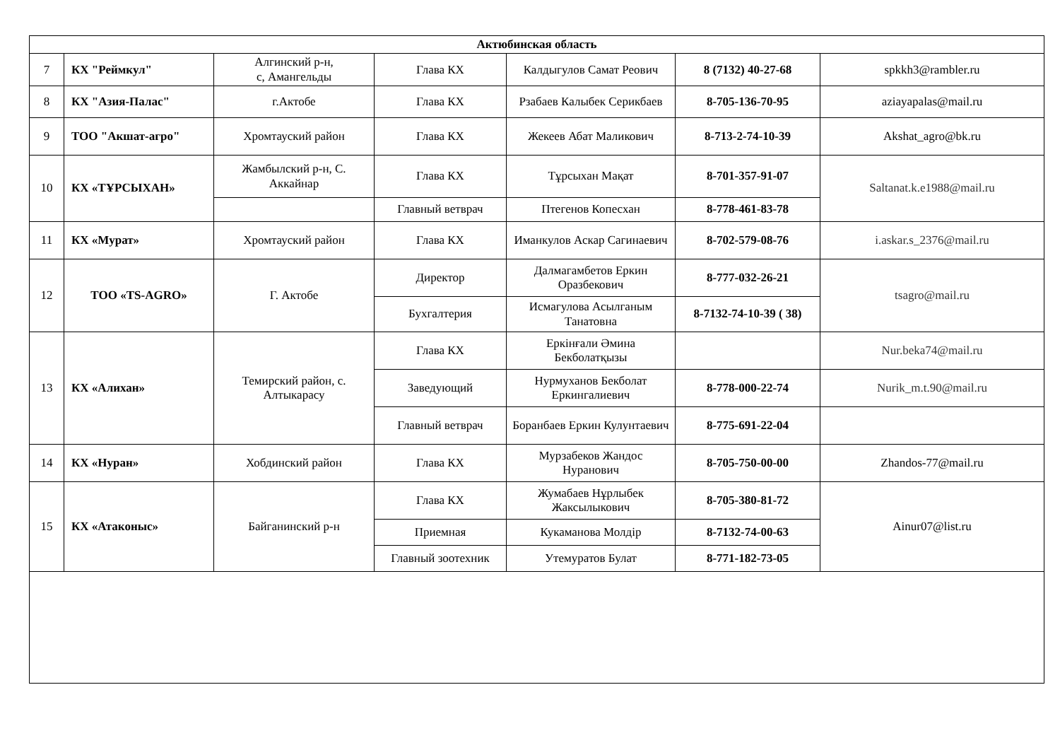| Актюбинская область | | | | | | |
| 7 | КХ "Реймкул" | Алгинский р-н, с, Амангельды | Глава КХ | Калдыгулов Самат Реович | 8 (7132) 40-27-68 | spkkh3@rambler.ru |
| 8 | КХ "Азия-Палас" | г.Актобе | Глава КХ | Рзабаев Калыбек Серикбаев | 8-705-136-70-95 | aziayapalas@mail.ru |
| 9 | ТОО "Акшат-агро" | Хромтауский район | Глава КХ | Жекеев Абат Маликович | 8-713-2-74-10-39 | Akshat_agro@bk.ru |
| 10 | КХ «ТҰРСЫХАН» | Жамбылский р-н, С. Аккайнар | Глава КХ | Тұрсыхан Мақат | 8-701-357-91-07 | Saltanat.k.e1988@mail.ru |
| | | | Главный ветврач | Птегенов Копесхан | 8-778-461-83-78 | |
| 11 | КХ «Мурат» | Хромтауский район | Глава КХ | Иманкулов Аскар Сагинаевич | 8-702-579-08-76 | i.askar.s_2376@mail.ru |
| 12 | ТОО «TS-AGRO» | Г. Актобе | Директор | Далмагамбетов Еркин Оразбекович | 8-777-032-26-21 | tsagro@mail.ru |
| | | | Бухгалтерия | Исмагулова Асылганым Танатовна | 8-7132-74-10-39 ( 38) | |
| 13 | КХ «Алихан» | Темирский район, с. Алтыкарасу | Глава КХ | Еркінғали Әмина Бекболатқызы | | Nur.beka74@mail.ru |
| | | | Заведующий | Нурмуханов Бекболат Еркингалиевич | 8-778-000-22-74 | Nurik_m.t.90@mail.ru |
| | | | Главный ветврач | Боранбаев Еркин Кулунтаевич | 8-775-691-22-04 | |
| 14 | КХ «Нуран» | Хобдинский район | Глава КХ | Мурзабеков Жандос Нуранович | 8-705-750-00-00 | Zhandos-77@mail.ru |
| 15 | КХ «Атаконыс» | Байганинский р-н | Глава КХ | Жумабаев Нұрлыбек Жаксылыкович | 8-705-380-81-72 | Ainur07@list.ru |
| | | | Приемная | Кукаманова Молдір | 8-7132-74-00-63 | |
| | | | Главный зоотехник | Утемуратов Булат | 8-771-182-73-05 | |